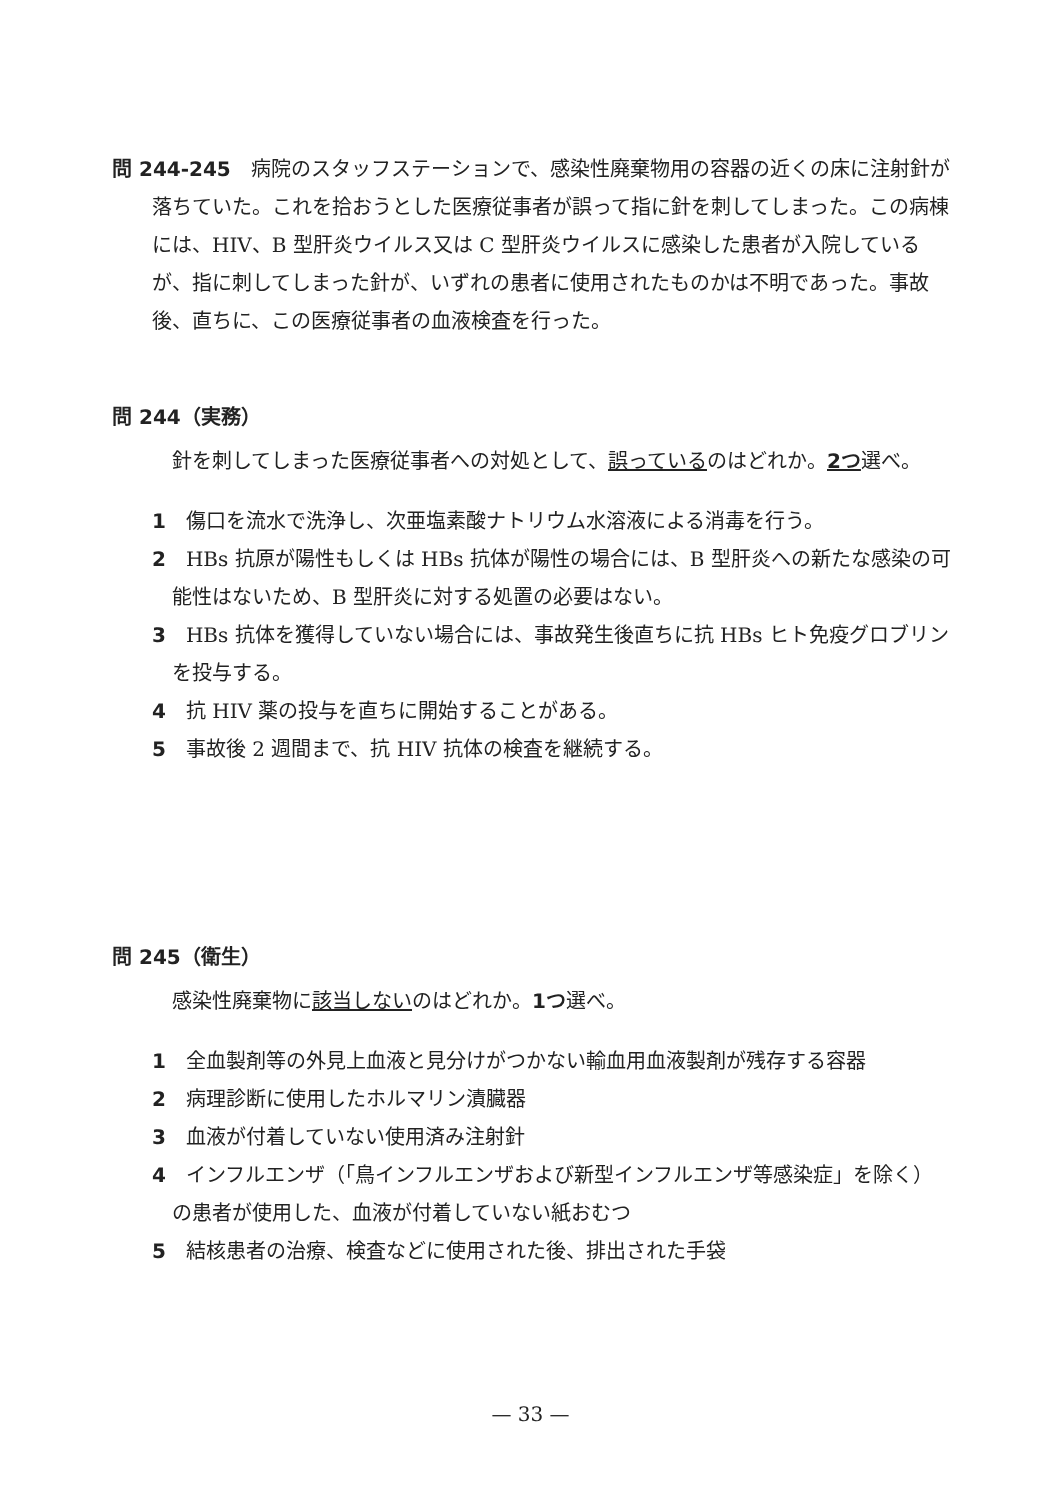問 244‐245　病院のスタッフステーションで、感染性廃棄物用の容器の近くの床に注射針が落ちていた。これを拾おうとした医療従事者が誤って指に針を刺してしまった。この病棟には、HIV、B 型肝炎ウイルス又は C 型肝炎ウイルスに感染した患者が入院しているが、指に刺してしまった針が、いずれの患者に使用されたものかは不明であった。事故後、直ちに、この医療従事者の血液検査を行った。
問 244（実務）
針を刺してしまった医療従事者への対処として、誤っているのはどれか。2つ選べ。
1　傷口を流水で洗浄し、次亜塩素酸ナトリウム水溶液による消毒を行う。
2　HBs 抗原が陽性もしくは HBs 抗体が陽性の場合には、B 型肝炎への新たな感染の可能性はないため、B 型肝炎に対する処置の必要はない。
3　HBs 抗体を獲得していない場合には、事故発生後直ちに抗 HBs ヒト免疫グロブリンを投与する。
4　抗 HIV 薬の投与を直ちに開始することがある。
5　事故後 2 週間まで、抗 HIV 抗体の検査を継続する。
問 245（衛生）
感染性廃棄物に該当しないのはどれか。1つ選べ。
1　全血製剤等の外見上血液と見分けがつかない輸血用血液製剤が残存する容器
2　病理診断に使用したホルマリン漬臓器
3　血液が付着していない使用済み注射針
4　インフルエンザ（「鳥インフルエンザおよび新型インフルエンザ等感染症」を除く）の患者が使用した、血液が付着していない紙おむつ
5　結核患者の治療、検査などに使用された後、排出された手袋
— 33 —